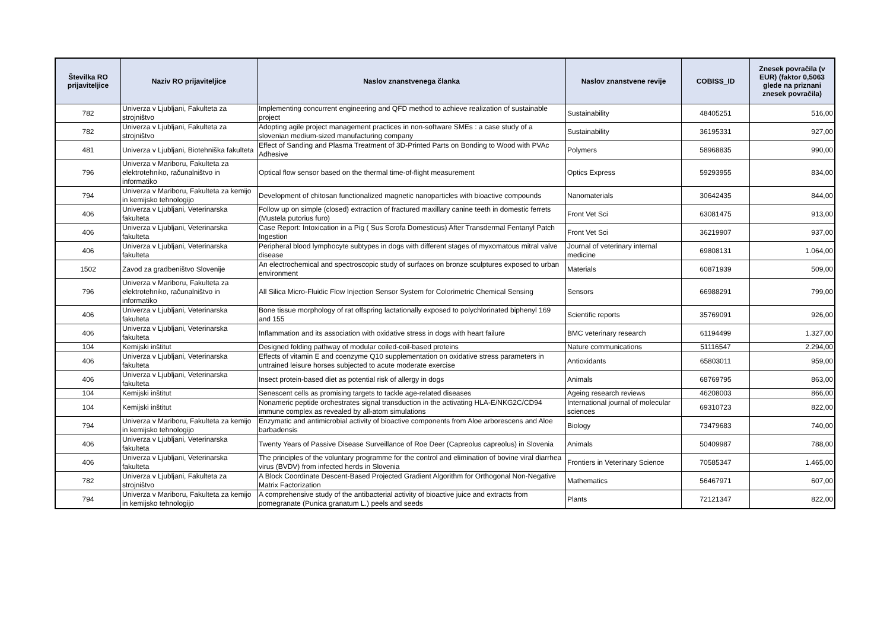| Številka RO prijaviteljice | Naziv RO prijaviteljice | Naslov znanstvenega članka | Naslov znanstvene revije | COBISS_ID | Znesek povračila (v EUR) (faktor 0,5063 glede na priznani znesek povračila) |
| --- | --- | --- | --- | --- | --- |
| 782 | Univerza v Ljubljani, Fakulteta za strojništvo | Implementing concurrent engineering and QFD method to achieve realization of sustainable project | Sustainability | 48405251 | 516,00 |
| 782 | Univerza v Ljubljani, Fakulteta za strojništvo | Adopting agile project management practices in non-software SMEs : a case study of a slovenian medium-sized manufacturing company | Sustainability | 36195331 | 927,00 |
| 481 | Univerza v Ljubljani, Biotehniška fakulteta | Effect of Sanding and Plasma Treatment of 3D-Printed Parts on Bonding to Wood with PVAc Adhesive | Polymers | 58968835 | 990,00 |
| 796 | Univerza v Mariboru, Fakulteta za elektrotehniko, računalništvo in informatiko | Optical flow sensor based on the thermal time-of-flight measurement | Optics Express | 59293955 | 834,00 |
| 794 | Univerza v Mariboru, Fakulteta za kemijo in kemijsko tehnologijo | Development of chitosan functionalized magnetic nanoparticles with bioactive compounds | Nanomaterials | 30642435 | 844,00 |
| 406 | Univerza v Ljubljani, Veterinarska fakulteta | Follow up on simple (closed) extraction of fractured maxillary canine teeth in domestic ferrets (Mustela putorius furo) | Front Vet Sci | 63081475 | 913,00 |
| 406 | Univerza v Ljubljani, Veterinarska fakulteta | Case Report: Intoxication in a Pig ( Sus Scrofa Domesticus) After Transdermal Fentanyl Patch Ingestion | Front Vet Sci | 36219907 | 937,00 |
| 406 | Univerza v Ljubljani, Veterinarska fakulteta | Peripheral blood lymphocyte subtypes in dogs with different stages of myxomatous mitral valve disease | Journal of veterinary internal medicine | 69808131 | 1.064,00 |
| 1502 | Zavod za gradbeništvo Slovenije | An electrochemical and spectroscopic study of surfaces on bronze sculptures exposed to urban environment | Materials | 60871939 | 509,00 |
| 796 | Univerza v Mariboru, Fakulteta za elektrotehniko, računalništvo in informatiko | All Silica Micro-Fluidic Flow Injection Sensor System for Colorimetric Chemical Sensing | Sensors | 66988291 | 799,00 |
| 406 | Univerza v Ljubljani, Veterinarska fakulteta | Bone tissue morphology of rat offspring lactationally exposed to polychlorinated biphenyl 169 and 155 | Scientific reports | 35769091 | 926,00 |
| 406 | Univerza v Ljubljani, Veterinarska fakulteta | Inflammation and its association with oxidative stress in dogs with heart failure | BMC veterinary research | 61194499 | 1.327,00 |
| 104 | Kemijski inštitut | Designed folding pathway of modular coiled-coil-based proteins | Nature communications | 51116547 | 2.294,00 |
| 406 | Univerza v Ljubljani, Veterinarska fakulteta | Effects of vitamin E and coenzyme Q10 supplementation on oxidative stress parameters in untrained leisure horses subjected to acute moderate exercise | Antioxidants | 65803011 | 959,00 |
| 406 | Univerza v Ljubljani, Veterinarska fakulteta | Insect protein-based diet as potential risk of allergy in dogs | Animals | 68769795 | 863,00 |
| 104 | Kemijski inštitut | Senescent cells as promising targets to tackle age-related diseases | Ageing research reviews | 46208003 | 866,00 |
| 104 | Kemijski inštitut | Nonameric peptide orchestrates signal transduction in the activating HLA-E/NKG2C/CD94 immune complex as revealed by all-atom simulations | International journal of molecular sciences | 69310723 | 822,00 |
| 794 | Univerza v Mariboru, Fakulteta za kemijo in kemijsko tehnologijo | Enzymatic and antimicrobial activity of bioactive components from Aloe arborescens and Aloe barbadensis | Biology | 73479683 | 740,00 |
| 406 | Univerza v Ljubljani, Veterinarska fakulteta | Twenty Years of Passive Disease Surveillance of Roe Deer (Capreolus capreolus) in Slovenia | Animals | 50409987 | 788,00 |
| 406 | Univerza v Ljubljani, Veterinarska fakulteta | The principles of the voluntary programme for the control and elimination of bovine viral diarrhea virus (BVDV) from infected herds in Slovenia | Frontiers in Veterinary Science | 70585347 | 1.465,00 |
| 782 | Univerza v Ljubljani, Fakulteta za strojništvo | A Block Coordinate Descent-Based Projected Gradient Algorithm for Orthogonal Non-Negative Matrix Factorization | Mathematics | 56467971 | 607,00 |
| 794 | Univerza v Mariboru, Fakulteta za kemijo in kemijsko tehnologijo | A comprehensive study of the antibacterial activity of bioactive juice and extracts from pomegranate (Punica granatum L.) peels and seeds | Plants | 72121347 | 822,00 |